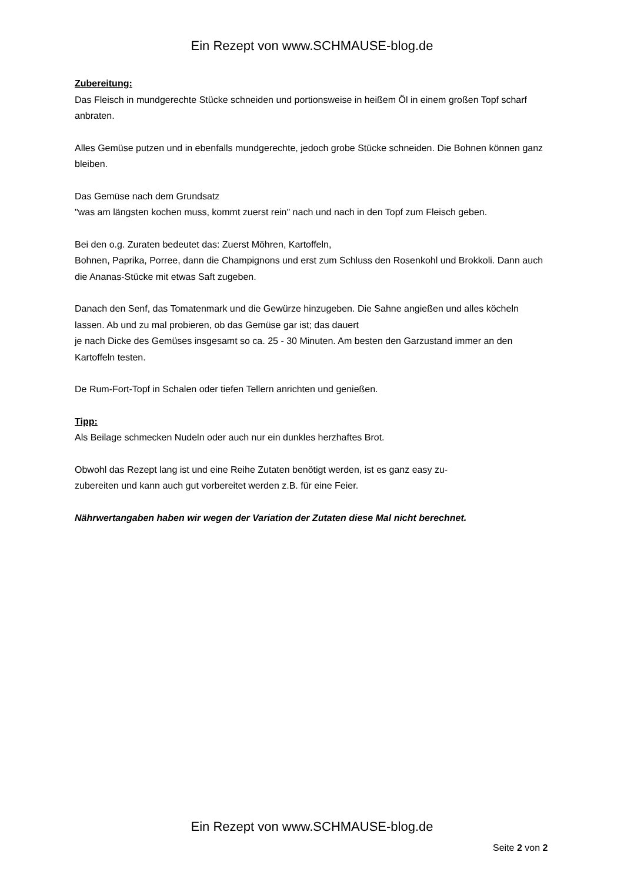Ein Rezept von www.SCHMAUSE-blog.de
Zubereitung:
Das Fleisch in mundgerechte Stücke schneiden und portionsweise in heißem Öl in einem großen Topf scharf anbraten.
Alles Gemüse putzen und in ebenfalls mundgerechte, jedoch grobe Stücke schneiden. Die Bohnen können ganz bleiben.
Das Gemüse nach dem Grundsatz
"was am längsten kochen muss, kommt zuerst rein" nach und nach in den Topf zum Fleisch geben.
Bei den o.g. Zuraten bedeutet das: Zuerst Möhren, Kartoffeln,
Bohnen, Paprika, Porree, dann die Champignons und erst zum Schluss den Rosenkohl und Brokkoli. Dann auch die Ananas-Stücke mit etwas Saft zugeben.
Danach den Senf, das Tomatenmark und die Gewürze hinzugeben. Die Sahne angießen und alles köcheln lassen. Ab und zu mal probieren, ob das Gemüse gar ist; das dauert
je nach Dicke des Gemüses insgesamt so ca. 25 - 30 Minuten. Am besten den Garzustand immer an den Kartoffeln testen.
De Rum-Fort-Topf in Schalen oder tiefen Tellern anrichten und genießen.
Tipp:
Als Beilage schmecken Nudeln oder auch nur ein dunkles herzhaftes Brot.
Obwohl das Rezept lang ist und eine Reihe Zutaten benötigt werden, ist es ganz easy zu-
zubereiten und kann auch gut vorbereitet werden z.B. für eine Feier.
Nährwertangaben haben wir wegen der Variation der Zutaten diese Mal nicht berechnet.
Ein Rezept von www.SCHMAUSE-blog.de
Seite 2 von 2